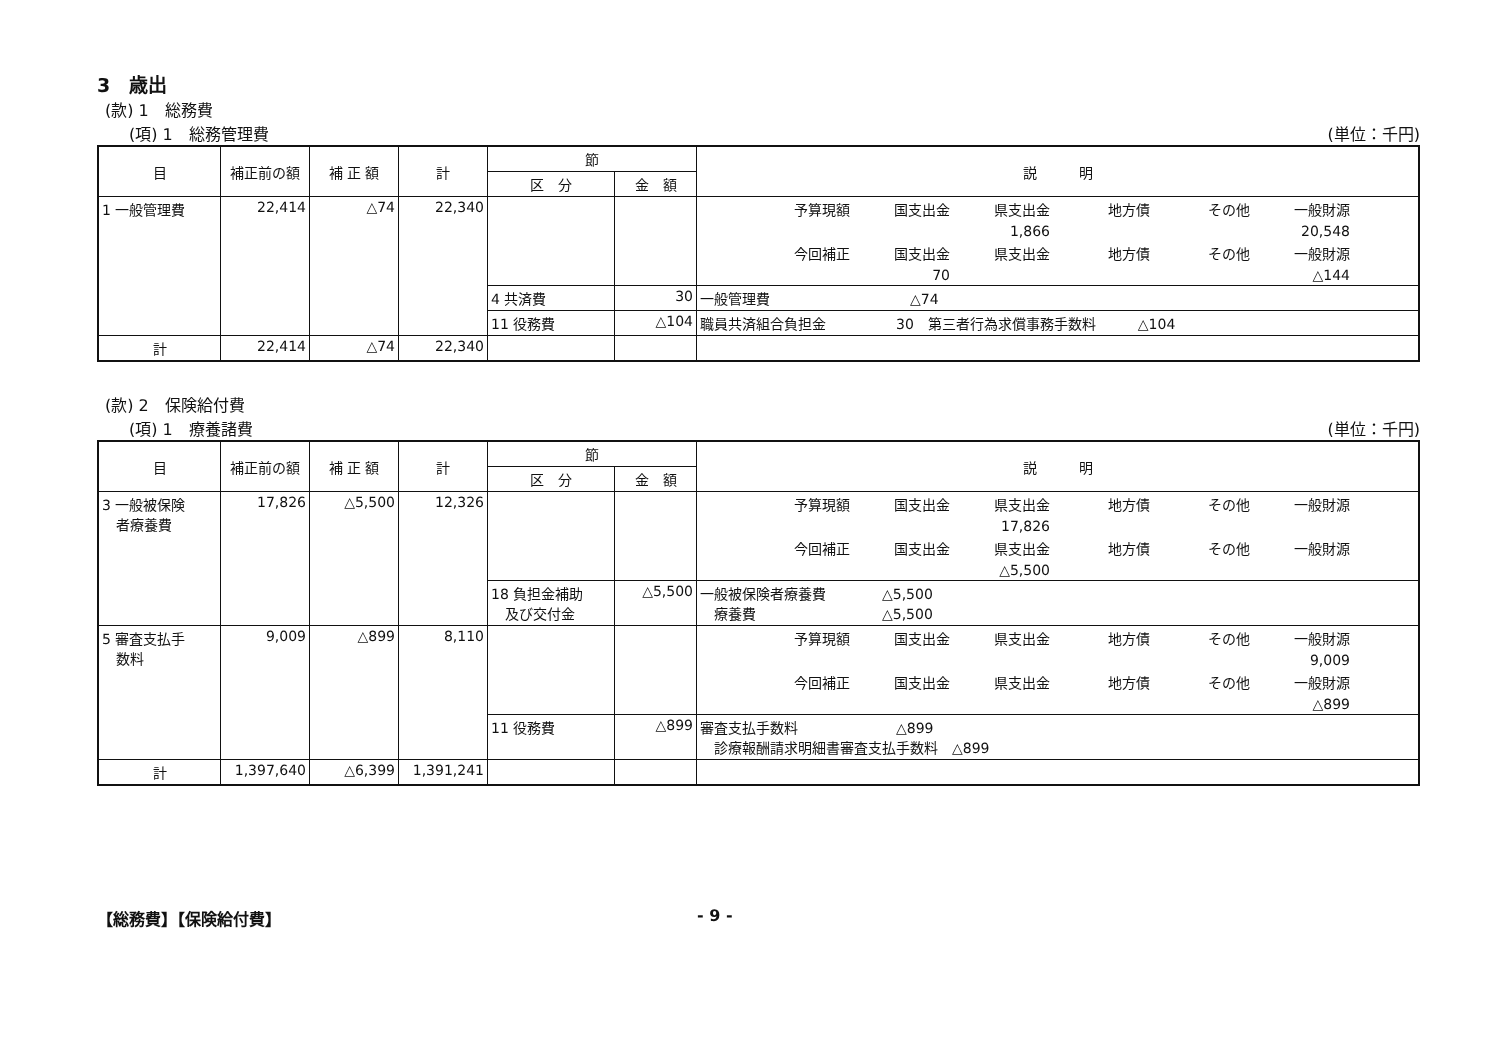3　歳出
(款) 1　総務費
(項) 1　総務管理費 (単位：千円)
| 目 | 補正前の額 | 補 正 額 | 計 | 節 | | 説 明 |
| --- | --- | --- | --- | --- | --- | --- |
| | | | | 区 分 | 金 額 | |
| 1 一般管理費 | 22,414 | △74 | 22,340 | | | 予算現額 国支出金 県支出金 地方債 その他 一般財源 1,866 20,548 今回補正 国支出金 県支出金 地方債 その他 一般財源 70 △144 |
| | | | | 4 共済費 | 30 | 一般管理費 △74 |
| | | | | 11 役務費 | △104 | 職員共済組合負担金 30 第三者行為求償事務手数料 △104 |
| 計 | 22,414 | △74 | 22,340 | | | |
(款) 2　保険給付費
(項) 1　療養諸費 (単位：千円)
| 目 | 補正前の額 | 補 正 額 | 計 | 節 | | 説 明 |
| --- | --- | --- | --- | --- | --- | --- |
| | | | | 区 分 | 金 額 | |
| 3 一般被保険 者療養費 | 17,826 | △5,500 | 12,326 | | | 予算現額 国支出金 県支出金 地方債 その他 一般財源 17,826 今回補正 国支出金 県支出金 地方債 その他 一般財源 △5,500 |
| | | | | 18 負担金補助 及び交付金 | △5,500 | 一般被保険者療養費 △5,500 療養費 △5,500 |
| 5 審査支払手 数料 | 9,009 | △899 | 8,110 | | | 予算現額 国支出金 県支出金 地方債 その他 一般財源 9,009 今回補正 国支出金 県支出金 地方債 その他 一般財源 △899 |
| | | | | 11 役務費 | △899 | 審査支払手数料 △899 診療報酬請求明細書審査支払手数料 △899 |
| 計 | 1,397,640 | △6,399 | 1,391,241 | | | |
【総務費】【保険給付費】 - 9 -